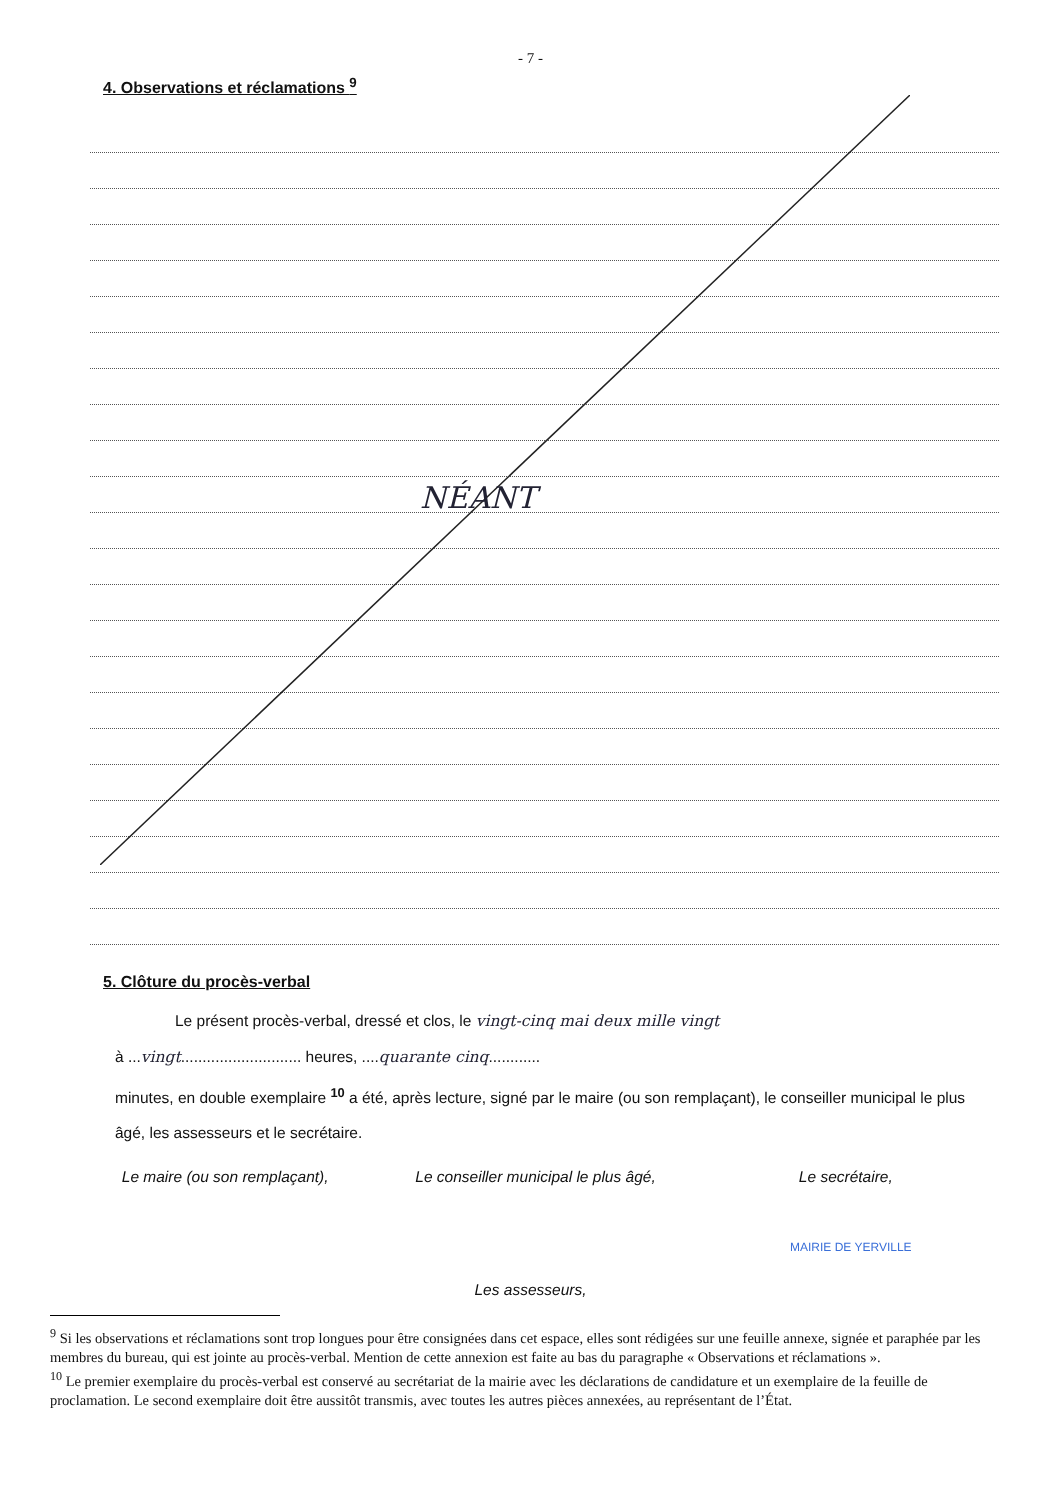- 7 -
4. Observations et réclamations <sup>9</sup>
NÉANT
5. Clôture du procès-verbal
Le présent procès-verbal, dressé et clos, le vingt-cinq mai deux mille vingt
à ...vingt............................ heures, ....quarante cinq............
minutes, en double exemplaire <sup>10</sup> a été, après lecture, signé par le maire (ou son remplaçant), le conseiller municipal le plus âgé, les assesseurs et le secrétaire.
Le maire (ou son remplaçant), Le conseiller municipal le plus âgé,
Le secrétaire,
Les assesseurs,
MAIRIE DE YERVILLE
<sup>9</sup> Si les observations et réclamations sont trop longues pour être consignées dans cet espace, elles sont rédigées sur une feuille annexe, signée et paraphée par les membres du bureau, qui est jointe au procès-verbal. Mention de cette annexion est faite au bas du paragraphe « Observations et réclamations ».
<sup>10</sup> Le premier exemplaire du procès-verbal est conservé au secrétariat de la mairie avec les déclarations de candidature et un exemplaire de la feuille de proclamation. Le second exemplaire doit être aussitôt transmis, avec toutes les autres pièces annexées, au représentant de l’État.